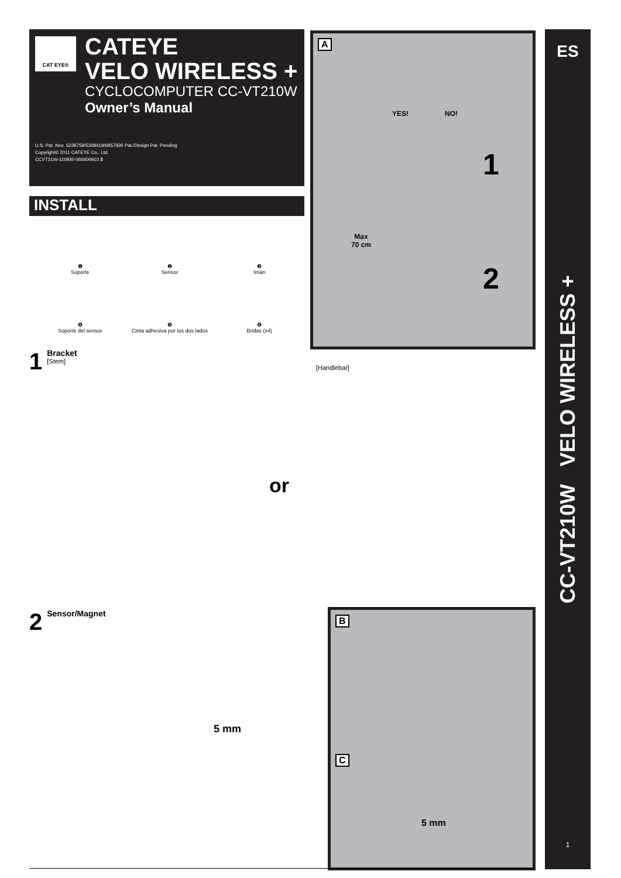CAT EYE®
CATEYE
VELO WIRELESS +
CYCLOCOMPUTER CC-VT210W
Owner’s Manual
U.S. Pat. Nos. 5236759/5308419/6957926 Pat./Design Pat. Pending
Copyright© 2011 CATEYE Co., Ltd.
CCVT21W-110930 066600910 3
INSTALL
❶
Soporte
❷
Sensor
❸
Imán
❹
Soporte del sensor
❺
Cinta adhesiva por los dos lados
❻
Bridas (x4)
A
YES! NO!
1
Max
70 cm
2
1 Bracket
[Stem]
[Handlebar]
or
2 Sensor/Magnet
5 mm
B C
5 mm
ES
CC-VT210W VELO WIRELESS +
1